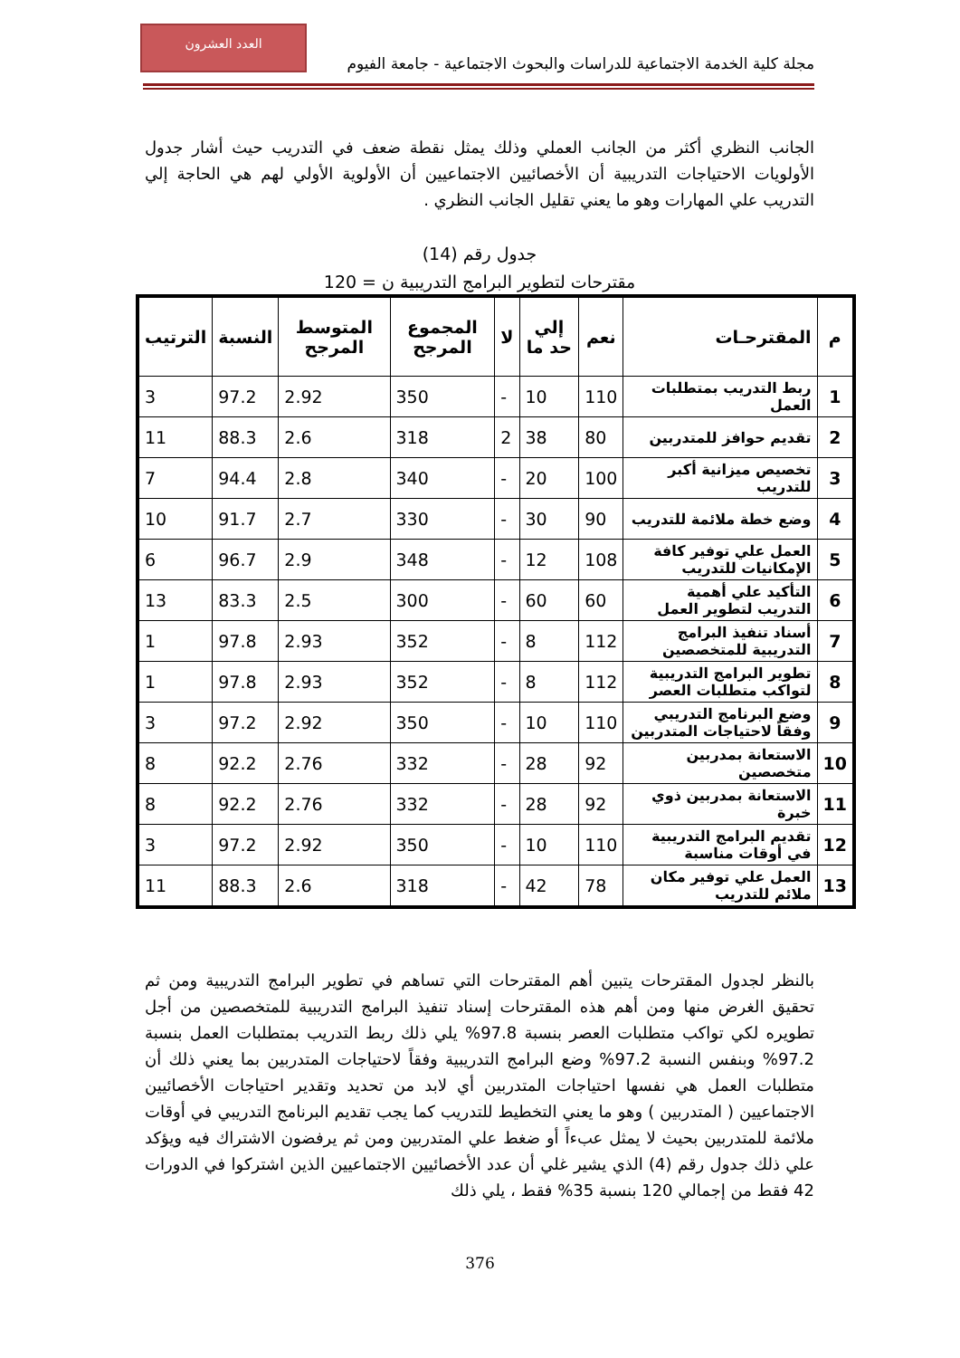العدد العشرون
مجلة كلية الخدمة الاجتماعية للدراسات والبحوث الاجتماعية - جامعة الفيوم
الجانب النظري أكثر من الجانب العملي وذلك يمثل نقطة ضعف في التدريب حيث أشار جدول الأولويات الاحتياجات التدريبية أن الأخصائيين الاجتماعيين أن الأولوية الأولي لهم هي الحاجة إلي التدريب علي المهارات وهو ما يعني تقليل الجانب النظري .
جدول رقم (14)
مقترحات لتطوير البرامج التدريبية ن = 120
| م | المقترحـات | نعم | إلي حد ما | لا | المجموع المرجح | المتوسط المرجح | النسبة | الترتيب |
| --- | --- | --- | --- | --- | --- | --- | --- | --- |
| 1 | ربط التدريب بمتطلبات العمل | 110 | 10 | - | 350 | 2.92 | 97.2 | 3 |
| 2 | تقديم حوافز للمتدربين | 80 | 38 | 2 | 318 | 2.6 | 88.3 | 11 |
| 3 | تخصيص ميزانية أكبر للتدريب | 100 | 20 | - | 340 | 2.8 | 94.4 | 7 |
| 4 | وضع خطة ملائمة للتدريب | 90 | 30 | - | 330 | 2.7 | 91.7 | 10 |
| 5 | العمل علي توفير كافة الإمكانيات للتدريب | 108 | 12 | - | 348 | 2.9 | 96.7 | 6 |
| 6 | التأكيد علي أهمية التدريب لتطوير العمل | 60 | 60 | - | 300 | 2.5 | 83.3 | 13 |
| 7 | أسناد تنفيذ البرامج التدريبية للمتخصصين | 112 | 8 | - | 352 | 2.93 | 97.8 | 1 |
| 8 | تطوير البرامج التدريبية لتواكب متطلبات العصر | 112 | 8 | - | 352 | 2.93 | 97.8 | 1 |
| 9 | وضع البرنامج التدريبي وفقاً لاحتياجات المتدربين | 110 | 10 | - | 350 | 2.92 | 97.2 | 3 |
| 10 | الاستعانة بمدربين متخصصين | 92 | 28 | - | 332 | 2.76 | 92.2 | 8 |
| 11 | الاستعانة بمدربين ذوي خبرة | 92 | 28 | - | 332 | 2.76 | 92.2 | 8 |
| 12 | تقديم البرامج التدريبية في أوقات مناسبة | 110 | 10 | - | 350 | 2.92 | 97.2 | 3 |
| 13 | العمل علي توفير مكان ملائم للتدريب | 78 | 42 | - | 318 | 2.6 | 88.3 | 11 |
بالنظر لجدول المقترحات يتبين أهم المقترحات التي تساهم في تطوير البرامج التدريبية ومن ثم تحقيق الغرض منها ومن أهم هذه المقترحات إسناد تنفيذ البرامج التدريبية للمتخصصين من أجل تطويره لكي تواكب متطلبات العصر بنسبة 97.8% يلي ذلك ربط التدريب بمتطلبات العمل بنسبة 97.2% وبنفس النسبة 97.2% وضع البرامج التدريبية وفقاً لاحتياجات المتدربين بما يعني ذلك أن متطلبات العمل هي نفسها احتياجات المتدربين أي لابد من تحديد وتقدير احتياجات الأخصائيين الاجتماعيين ( المتدربين ) وهو ما يعني التخطيط للتدريب كما يجب تقديم البرنامج التدريبي في أوقات ملائمة للمتدربين بحيث لا يمثل عبءاً أو ضغط علي المتدربين ومن ثم يرفضون الاشتراك فيه ويؤكد علي ذلك جدول رقم (4) الذي يشير غلي أن عدد الأخصائيين الاجتماعيين الذين اشتركوا في الدورات 42 فقط من إجمالي 120 بنسبة 35% فقط ، يلي ذلك
376